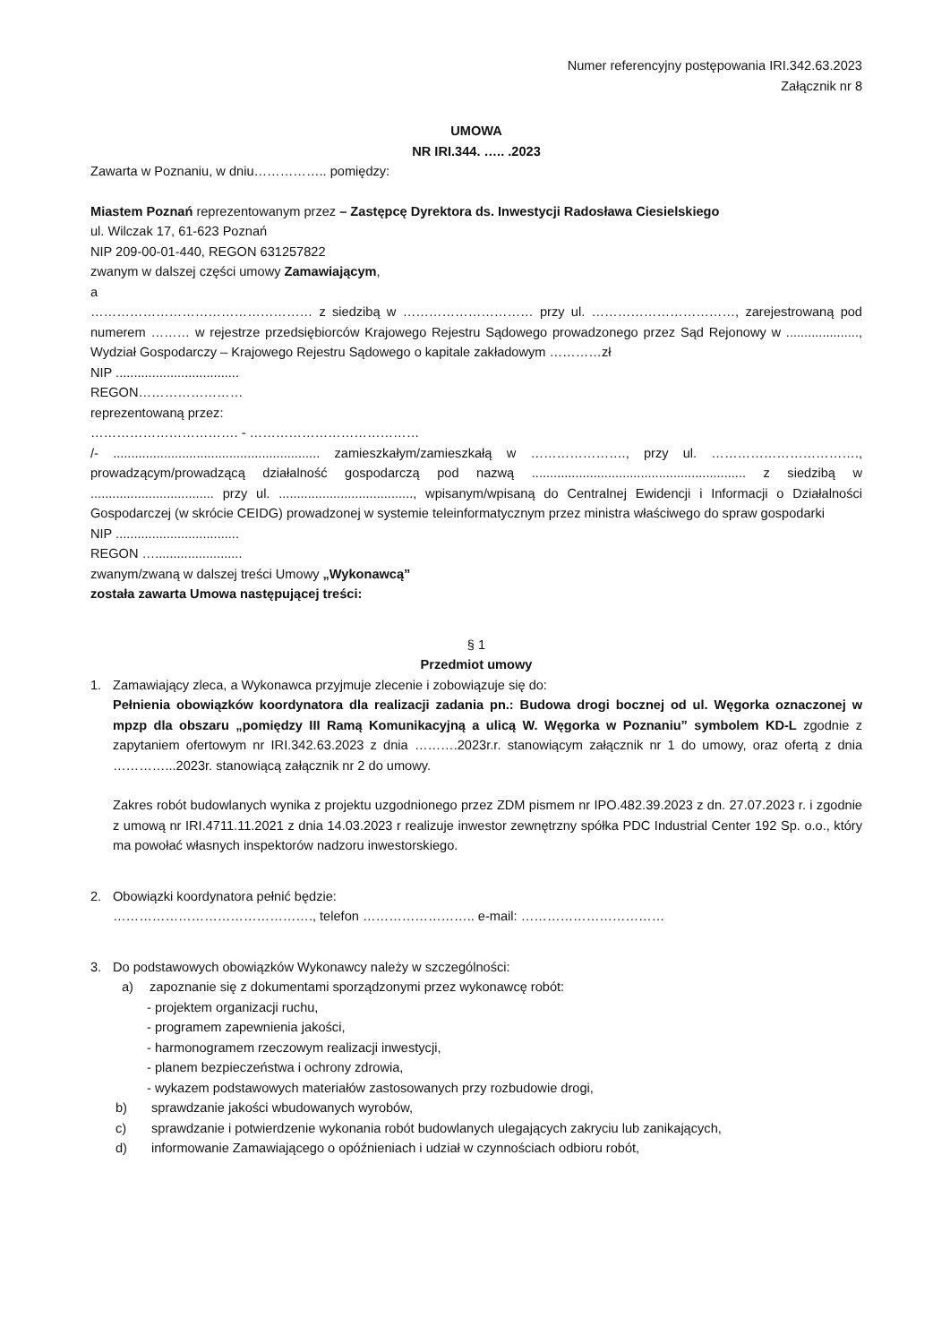Numer referencyjny postępowania IRI.342.63.2023
Załącznik nr 8
UMOWA
NR IRI.344. ….. .2023
Zawarta w Poznaniu, w dniu…………….. pomiędzy:
Miastem Poznań reprezentowanym przez – Zastępcę Dyrektora ds. Inwestycji Radosława Ciesielskiego
ul. Wilczak 17, 61-623 Poznań
NIP 209-00-01-440, REGON 631257822
zwanym w dalszej części umowy Zamawiającym,
a
…………………………………………… z siedzibą w ………………………… przy ul. ……………………………, zarejestrowaną pod numerem ……… w rejestrze przedsiębiorców Krajowego Rejestru Sądowego prowadzonego przez Sąd Rejonowy w ...................., Wydział Gospodarczy – Krajowego Rejestru Sądowego o kapitale zakładowym …………zł
NIP ..................................
REGON……………………
reprezentowaną przez:
……………………………. - …………………………………
/- ......................................................... zamieszkałym/zamieszkałą w …………………., przy ul. ……………………………., prowadzącym/prowadzącą działalność gospodarczą pod nazwą ........................................................... z siedzibą w .................................. przy ul. ....................................., wpisanym/wpisaną do Centralnej Ewidencji i Informacji o Działalności Gospodarczej (w skrócie CEIDG) prowadzonej w systemie teleinformatycznym przez ministra właściwego do spraw gospodarki
NIP ..................................
REGON …........................
zwanym/zwaną w dalszej treści Umowy „Wykonawcą”
została zawarta Umowa następującej treści:
§ 1
Przedmiot umowy
1. Zamawiający zleca, a Wykonawca przyjmuje zlecenie i zobowiązuje się do:
Pełnienia obowiązków koordynatora dla realizacji zadania pn.: Budowa drogi bocznej od ul. Węgorka oznaczonej w mpzp dla obszaru „pomiędzy III Ramą Komunikacyjną a ulicą W. Węgorka w Poznaniu” symbolem KD-L zgodnie z zapytaniem ofertowym nr IRI.342.63.2023 z dnia ……….2023r.r. stanowiącym załącznik nr 1 do umowy, oraz ofertą z dnia …………...2023r. stanowiącą załącznik nr 2 do umowy.
Zakres robót budowlanych wynika z projektu uzgodnionego przez ZDM pismem nr IPO.482.39.2023 z dn. 27.07.2023 r. i zgodnie z umową nr IRI.4711.11.2021 z dnia 14.03.2023 r realizuje inwestor zewnętrzny spółka PDC Industrial Center 192 Sp. o.o., który ma powołać własnych inspektorów nadzoru inwestorskiego.
2. Obowiązki koordynatora pełnić będzie:
………………………………………., telefon …………………….. e-mail: ……………………………
3. Do podstawowych obowiązków Wykonawcy należy w szczególności:
a) zapoznanie się z dokumentami sporządzonymi przez wykonawcę robót:
- projektem organizacji ruchu,
- programem zapewnienia jakości,
- harmonogramem rzeczowym realizacji inwestycji,
- planem bezpieczeństwa i ochrony zdrowia,
- wykazem podstawowych materiałów zastosowanych przy rozbudowie drogi,
b) sprawdzanie jakości wbudowanych wyrobów,
c) sprawdzanie i potwierdzenie wykonania robót budowlanych ulegających zakryciu lub zanikających,
d) informowanie Zamawiającego o opóźnieniach i udział w czynnościach odbioru robót,